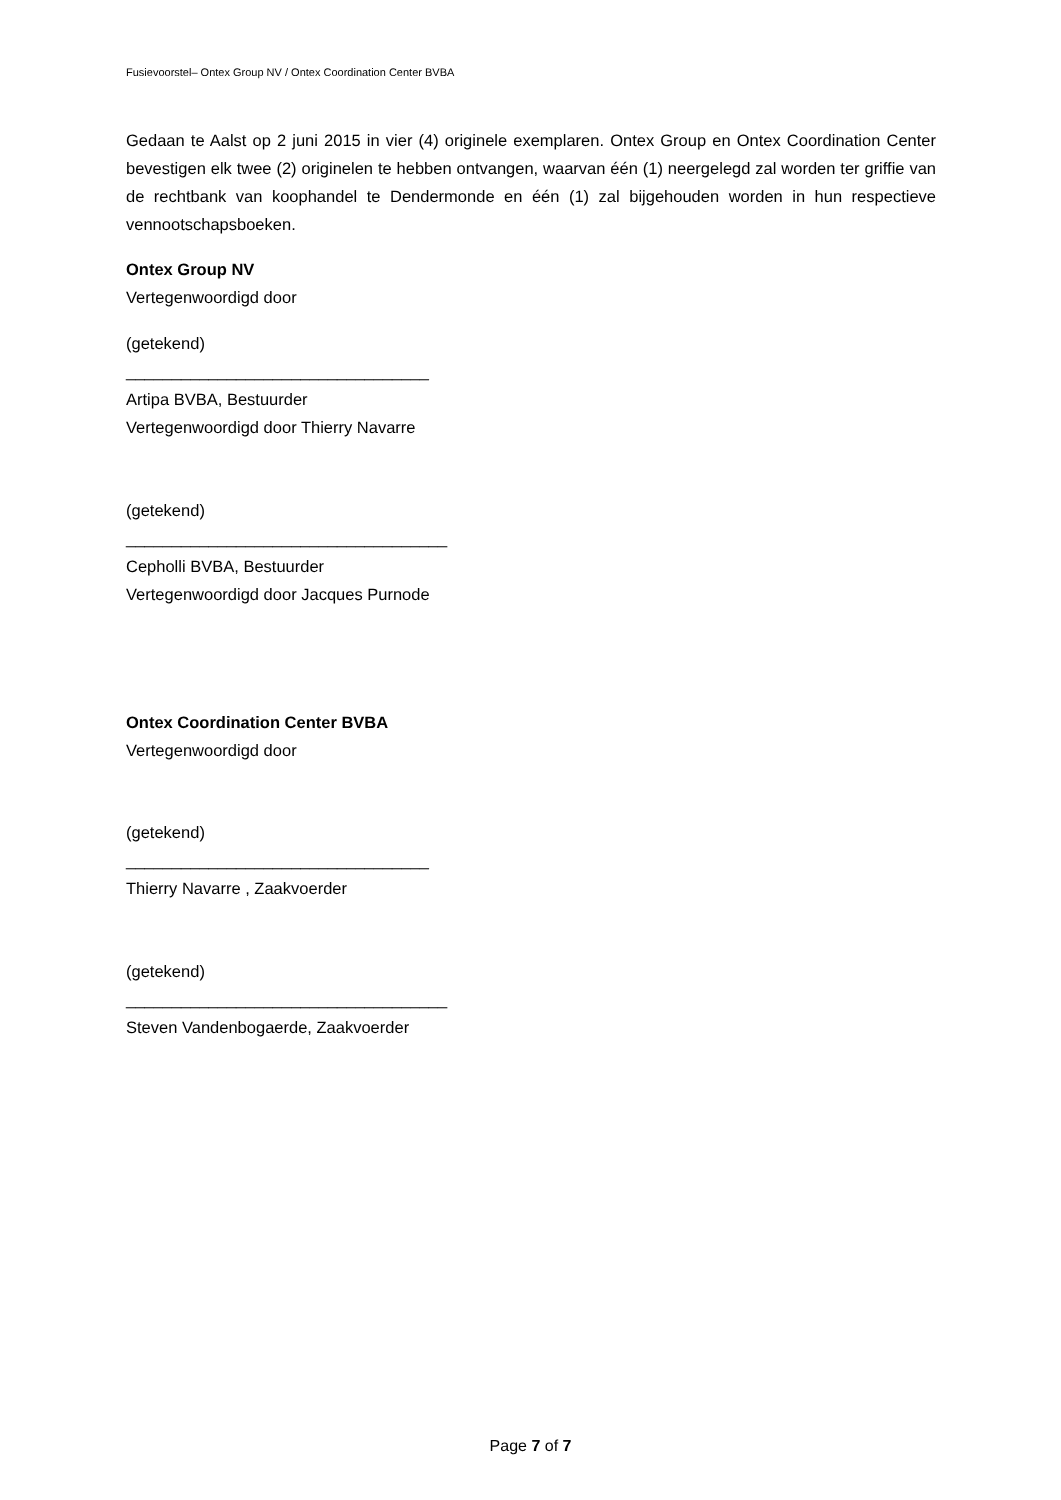Fusievoorstel– Ontex Group NV / Ontex Coordination Center BVBA
Gedaan te Aalst op 2 juni 2015 in vier (4) originele exemplaren. Ontex Group en Ontex Coordination Center bevestigen elk twee (2) originelen te hebben ontvangen, waarvan één (1) neergelegd zal worden ter griffie van de rechtbank van koophandel te Dendermonde en één (1) zal bijgehouden worden in hun respectieve vennootschapsboeken.
Ontex Group NV
Vertegenwoordigd door
(getekend)
_________________________________
Artipa BVBA, Bestuurder
Vertegenwoordigd door Thierry Navarre
(getekend)
___________________________________
Cepholli BVBA, Bestuurder
Vertegenwoordigd door Jacques Purnode
Ontex Coordination Center BVBA
Vertegenwoordigd door
(getekend)
_________________________________
Thierry Navarre , Zaakvoerder
(getekend)
___________________________________
Steven Vandenbogaerde, Zaakvoerder
Page 7 of 7